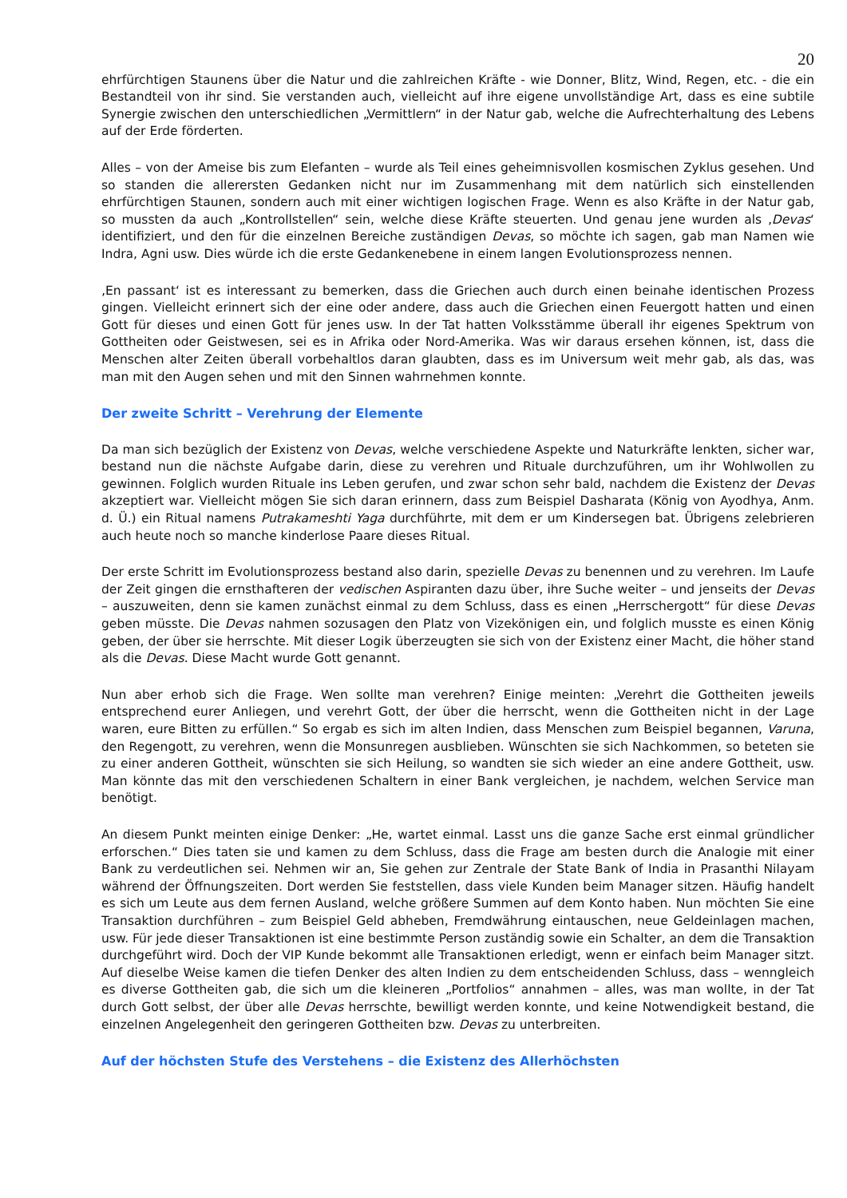20
ehrfürchtigen Staunens über die Natur und die zahlreichen Kräfte - wie Donner, Blitz, Wind, Regen, etc. - die ein Bestandteil von ihr sind. Sie verstanden auch, vielleicht auf ihre eigene unvollständige Art, dass es eine subtile Synergie zwischen den unterschiedlichen „Vermittlern“ in der Natur gab, welche die Aufrechterhaltung des Lebens auf der Erde förderten.
Alles – von der Ameise bis zum Elefanten – wurde als Teil eines geheimnisvollen kosmischen Zyklus gesehen. Und so standen die allerersten Gedanken nicht nur im Zusammenhang mit dem natürlich sich einstellenden ehrfürchtigen Staunen, sondern auch mit einer wichtigen logischen Frage. Wenn es also Kräfte in der Natur gab, so mussten da auch „Kontrollstellen“ sein, welche diese Kräfte steuerten. Und genau jene wurden als ‚Devas‘ identifiziert, und den für die einzelnen Bereiche zuständigen Devas, so möchte ich sagen, gab man Namen wie Indra, Agni usw. Dies würde ich die erste Gedankenebene in einem langen Evolutionsprozess nennen.
‚En passant‘ ist es interessant zu bemerken, dass die Griechen auch durch einen beinahe identischen Prozess gingen. Vielleicht erinnert sich der eine oder andere, dass auch die Griechen einen Feuergott hatten und einen Gott für dieses und einen Gott für jenes usw. In der Tat hatten Volksstämme überall ihr eigenes Spektrum von Gottheiten oder Geistwesen, sei es in Afrika oder Nord-Amerika. Was wir daraus ersehen können, ist, dass die Menschen alter Zeiten überall vorbehaltlos daran glaubten, dass es im Universum weit mehr gab, als das, was man mit den Augen sehen und mit den Sinnen wahrnehmen konnte.
Der zweite Schritt – Verehrung der Elemente
Da man sich bezüglich der Existenz von Devas, welche verschiedene Aspekte und Naturkräfte lenkten, sicher war, bestand nun die nächste Aufgabe darin, diese zu verehren und Rituale durchzuführen, um ihr Wohlwollen zu gewinnen. Folglich wurden Rituale ins Leben gerufen, und zwar schon sehr bald, nachdem die Existenz der Devas akzeptiert war. Vielleicht mögen Sie sich daran erinnern, dass zum Beispiel Dasharata (König von Ayodhya, Anm. d. Ü.) ein Ritual namens Putrakameshti Yaga durchführte, mit dem er um Kindersegen bat. Übrigens zelebrieren auch heute noch so manche kinderlose Paare dieses Ritual.
Der erste Schritt im Evolutionsprozess bestand also darin, spezielle Devas zu benennen und zu verehren. Im Laufe der Zeit gingen die ernsthafteren der vedischen Aspiranten dazu über, ihre Suche weiter – und jenseits der Devas – auszuweiten, denn sie kamen zunächst einmal zu dem Schluss, dass es einen „Herrschergott“ für diese Devas geben müsste. Die Devas nahmen sozusagen den Platz von Vizekönigen ein, und folglich musste es einen König geben, der über sie herrschte. Mit dieser Logik überzeugten sie sich von der Existenz einer Macht, die höher stand als die Devas. Diese Macht wurde Gott genannt.
Nun aber erhob sich die Frage. Wen sollte man verehren? Einige meinten: „Verehrt die Gottheiten jeweils entsprechend eurer Anliegen, und verehrt Gott, der über die herrscht, wenn die Gottheiten nicht in der Lage waren, eure Bitten zu erfüllen.“ So ergab es sich im alten Indien, dass Menschen zum Beispiel begannen, Varuna, den Regengott, zu verehren, wenn die Monsunregen ausblieben. Wünschten sie sich Nachkommen, so beteten sie zu einer anderen Gottheit, wünschten sie sich Heilung, so wandten sie sich wieder an eine andere Gottheit, usw. Man könnte das mit den verschiedenen Schaltern in einer Bank vergleichen, je nachdem, welchen Service man benötigt.
An diesem Punkt meinten einige Denker: „He, wartet einmal. Lasst uns die ganze Sache erst einmal gründlicher erforschen.“ Dies taten sie und kamen zu dem Schluss, dass die Frage am besten durch die Analogie mit einer Bank zu verdeutlichen sei. Nehmen wir an, Sie gehen zur Zentrale der State Bank of India in Prasanthi Nilayam während der Öffnungszeiten. Dort werden Sie feststellen, dass viele Kunden beim Manager sitzen. Häufig handelt es sich um Leute aus dem fernen Ausland, welche größere Summen auf dem Konto haben. Nun möchten Sie eine Transaktion durchführen – zum Beispiel Geld abheben, Fremdwährung eintauschen, neue Geldeinlagen machen, usw. Für jede dieser Transaktionen ist eine bestimmte Person zuständig sowie ein Schalter, an dem die Transaktion durchgeführt wird. Doch der VIP Kunde bekommt alle Transaktionen erledigt, wenn er einfach beim Manager sitzt. Auf dieselbe Weise kamen die tiefen Denker des alten Indien zu dem entscheidenden Schluss, dass – wenngleich es diverse Gottheiten gab, die sich um die kleineren „Portfolios“ annahmen – alles, was man wollte, in der Tat durch Gott selbst, der über alle Devas herrschte, bewilligt werden konnte, und keine Notwendigkeit bestand, die einzelnen Angelegenheit den geringeren Gottheiten bzw. Devas zu unterbreiten.
Auf der höchsten Stufe des Verstehens – die Existenz des Allerhöchsten